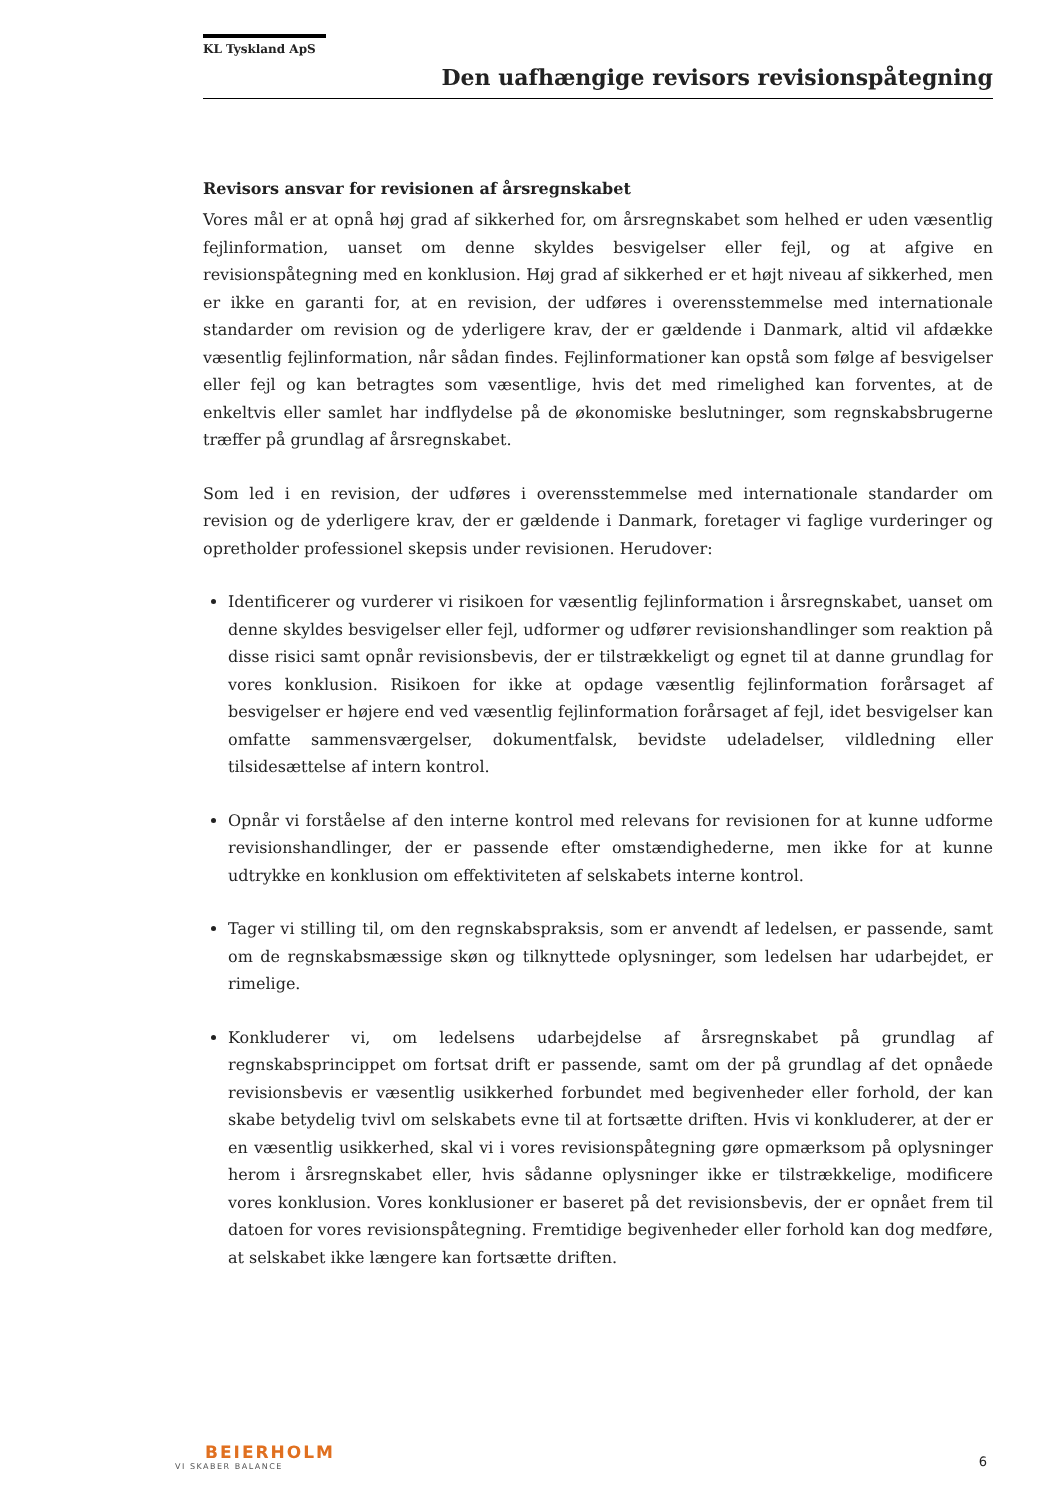KL Tyskland ApS
Den uafhængige revisors revisionspåtegning
Revisors ansvar for revisionen af årsregnskabet
Vores mål er at opnå høj grad af sikkerhed for, om årsregnskabet som helhed er uden væsentlig fejlinformation, uanset om denne skyldes besvigelser eller fejl, og at afgive en revisionspåtegning med en konklusion. Høj grad af sikkerhed er et højt niveau af sikkerhed, men er ikke en garanti for, at en revision, der udføres i overensstemmelse med internationale standarder om revision og de yderligere krav, der er gældende i Danmark, altid vil afdække væsentlig fejlinformation, når sådan findes. Fejlinformationer kan opstå som følge af besvigelser eller fejl og kan betragtes som væsentlige, hvis det med rimelighed kan forventes, at de enkeltvis eller samlet har indflydelse på de økonomiske beslutninger, som regnskabsbrugerne træffer på grundlag af årsregnskabet.
Som led i en revision, der udføres i overensstemmelse med internationale standarder om revision og de yderligere krav, der er gældende i Danmark, foretager vi faglige vurderinger og opretholder professionel skepsis under revisionen. Herudover:
Identificerer og vurderer vi risikoen for væsentlig fejlinformation i årsregnskabet, uanset om denne skyldes besvigelser eller fejl, udformer og udfører revisionshandlinger som reaktion på disse risici samt opnår revisionsbevis, der er tilstrækkeligt og egnet til at danne grundlag for vores konklusion. Risikoen for ikke at opdage væsentlig fejlinformation forårsaget af besvigelser er højere end ved væsentlig fejlinformation forårsaget af fejl, idet besvigelser kan omfatte sammensværgelser, dokumentfalsk, bevidste udeladelser, vildledning eller tilsidesættelse af intern kontrol.
Opnår vi forståelse af den interne kontrol med relevans for revisionen for at kunne udforme revisionshandlinger, der er passende efter omstændighederne, men ikke for at kunne udtrykke en konklusion om effektiviteten af selskabets interne kontrol.
Tager vi stilling til, om den regnskabspraksis, som er anvendt af ledelsen, er passende, samt om de regnskabsmæssige skøn og tilknyttede oplysninger, som ledelsen har udarbejdet, er rimelige.
Konkluderer vi, om ledelsens udarbejdelse af årsregnskabet på grundlag af regnskabsprincippet om fortsat drift er passende, samt om der på grundlag af det opnåede revisionsbevis er væsentlig usikkerhed forbundet med begivenheder eller forhold, der kan skabe betydelig tvivl om selskabets evne til at fortsætte driften. Hvis vi konkluderer, at der er en væsentlig usikkerhed, skal vi i vores revisionspåtegning gøre opmærksom på oplysninger herom i årsregnskabet eller, hvis sådanne oplysninger ikke er tilstrækkelige, modificere vores konklusion. Vores konklusioner er baseret på det revisionsbevis, der er opnået frem til datoen for vores revisionspåtegning. Fremtidige begivenheder eller forhold kan dog medføre, at selskabet ikke længere kan fortsætte driften.
BEIERHOLM
VI SKABER BALANCE
6